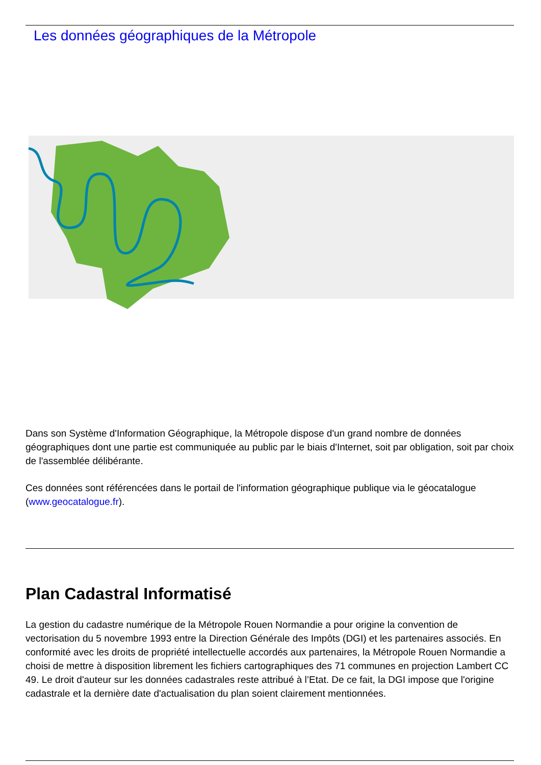Les données géographiques de la Métropole
Dans son Système d'Information Géographique, la Métropole dispose d'un grand nombre de données géographiques dont une partie est communiquée au public par le biais d'Internet, soit par obligation, soit par choix de l'assemblée délibérante.
Ces données sont référencées dans le portail de l'information géographique publique via le géocatalogue (www.geocatalogue.fr).
Plan Cadastral Informatisé
La gestion du cadastre numérique de la Métropole Rouen Normandie a pour origine la convention de vectorisation du 5 novembre 1993 entre la Direction Générale des Impôts (DGI) et les partenaires associés. En conformité avec les droits de propriété intellectuelle accordés aux partenaires, la Métropole Rouen Normandie a choisi de mettre à disposition librement les fichiers cartographiques des 71 communes en projection Lambert CC 49. Le droit d'auteur sur les données cadastrales reste attribué à l’Etat. De ce fait, la DGI impose que l'origine cadastrale et la dernière date d'actualisation du plan soient clairement mentionnées.